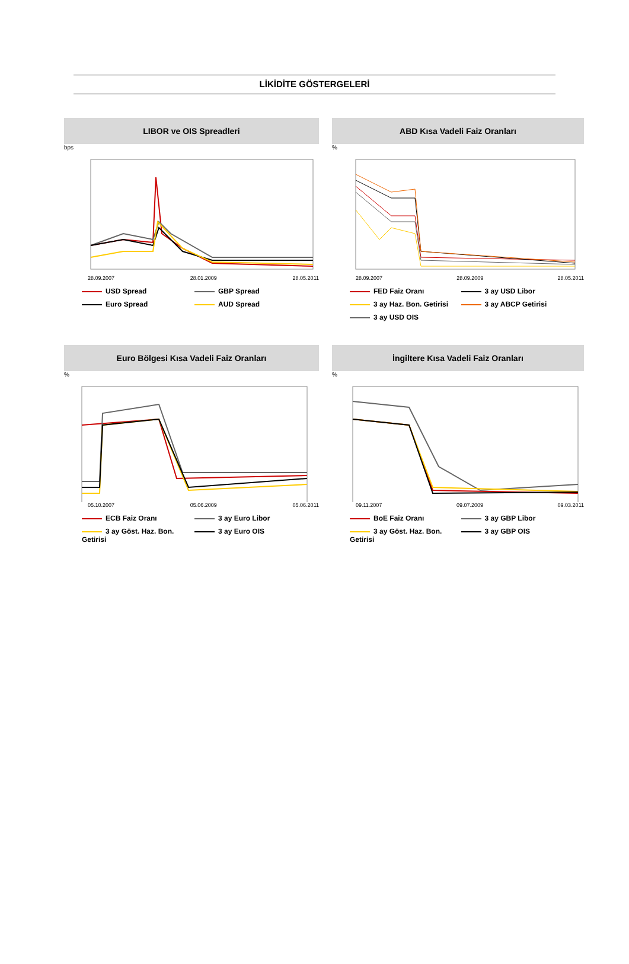LİKİDİTE GÖSTERGELERİ
LIBOR ve OIS Spreadleri
bps
28.09.2007 28.01.2009 28.05.2011
USD Spread GBP Spread Euro Spread AUD Spread
ABD Kısa Vadeli Faiz Oranları
%
28.09.2007 28.09.2009 28.05.2011
FED Faiz Oranı 3 ay USD Libor 3 ay Haz. Bon. Getirisi 3 ay ABCP Getirisi 3 ay USD OIS
Euro Bölgesi Kısa Vadeli Faiz Oranları
%
05.10.2007 05.06.2009 05.06.2011
ECB Faiz Oranı 3 ay Euro Libor 3 ay Göst. Haz. Bon. Getirisi 3 ay Euro OIS
İngiltere Kısa Vadeli Faiz Oranları
%
09.11.2007 09.07.2009 09.03.2011
BoE Faiz Oranı 3 ay GBP Libor 3 ay Göst. Haz. Bon. Getirisi 3 ay GBP OIS